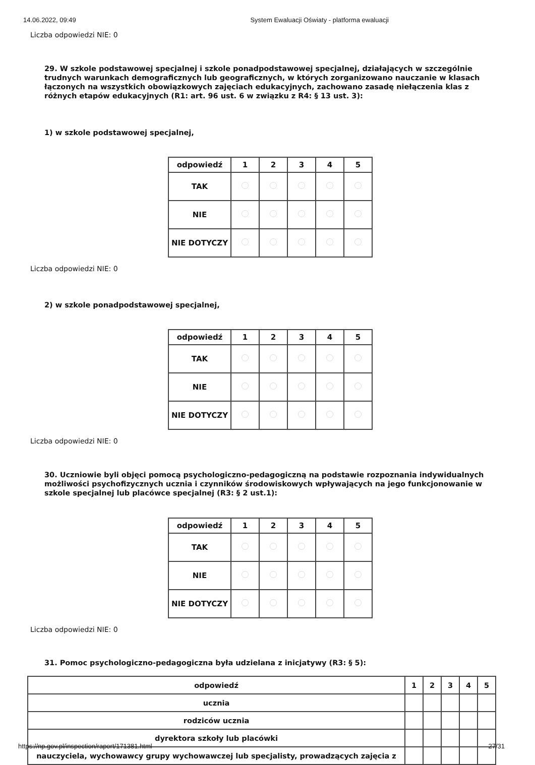14.06.2022, 09:49 System Ewaluacji Oświaty - platforma ewaluacji
Liczba odpowiedzi NIE: 0
29. W szkole podstawowej specjalnej i szkole ponadpodstawowej specjalnej, działających w szczególnie trudnych warunkach demograficznych lub geograficznych, w których zorganizowano nauczanie w klasach łączonych na wszystkich obowiązkowych zajęciach edukacyjnych, zachowano zasadę niełączenia klas z różnych etapów edukacyjnych (R1: art. 96 ust. 6 w związku z R4: § 13 ust. 3):
1) w szkole podstawowej specjalnej,
| odpowiedź | 1 | 2 | 3 | 4 | 5 |
| --- | --- | --- | --- | --- | --- |
| TAK | | | | | |
| NIE | | | | | |
| NIE DOTYCZY | | | | | |
Liczba odpowiedzi NIE: 0
2) w szkole ponadpodstawowej specjalnej,
| odpowiedź | 1 | 2 | 3 | 4 | 5 |
| --- | --- | --- | --- | --- | --- |
| TAK | | | | | |
| NIE | | | | | |
| NIE DOTYCZY | | | | | |
Liczba odpowiedzi NIE: 0
30. Uczniowie byli objęci pomocą psychologiczno-pedagogiczną na podstawie rozpoznania indywidualnych możliwości psychofizycznych ucznia i czynników środowiskowych wpływających na jego funkcjonowanie w szkole specjalnej lub placówce specjalnej (R3: § 2 ust.1):
| odpowiedź | 1 | 2 | 3 | 4 | 5 |
| --- | --- | --- | --- | --- | --- |
| TAK | | | | | |
| NIE | | | | | |
| NIE DOTYCZY | | | | | |
Liczba odpowiedzi NIE: 0
31. Pomoc psychologiczno-pedagogiczna była udzielana z inicjatywy (R3: § 5):
| odpowiedź | 1 | 2 | 3 | 4 | 5 |
| --- | --- | --- | --- | --- | --- |
| ucznia | | | | | |
| rodziców ucznia | | | | | |
| dyrektora szkoły lub placówki | | | | | |
| nauczyciela, wychowawcy grupy wychowawczej lub specjalisty, prowadzących zajęcia z | | | | | |
https://np.gov.pl/inspection/raport/171381.html 27/31